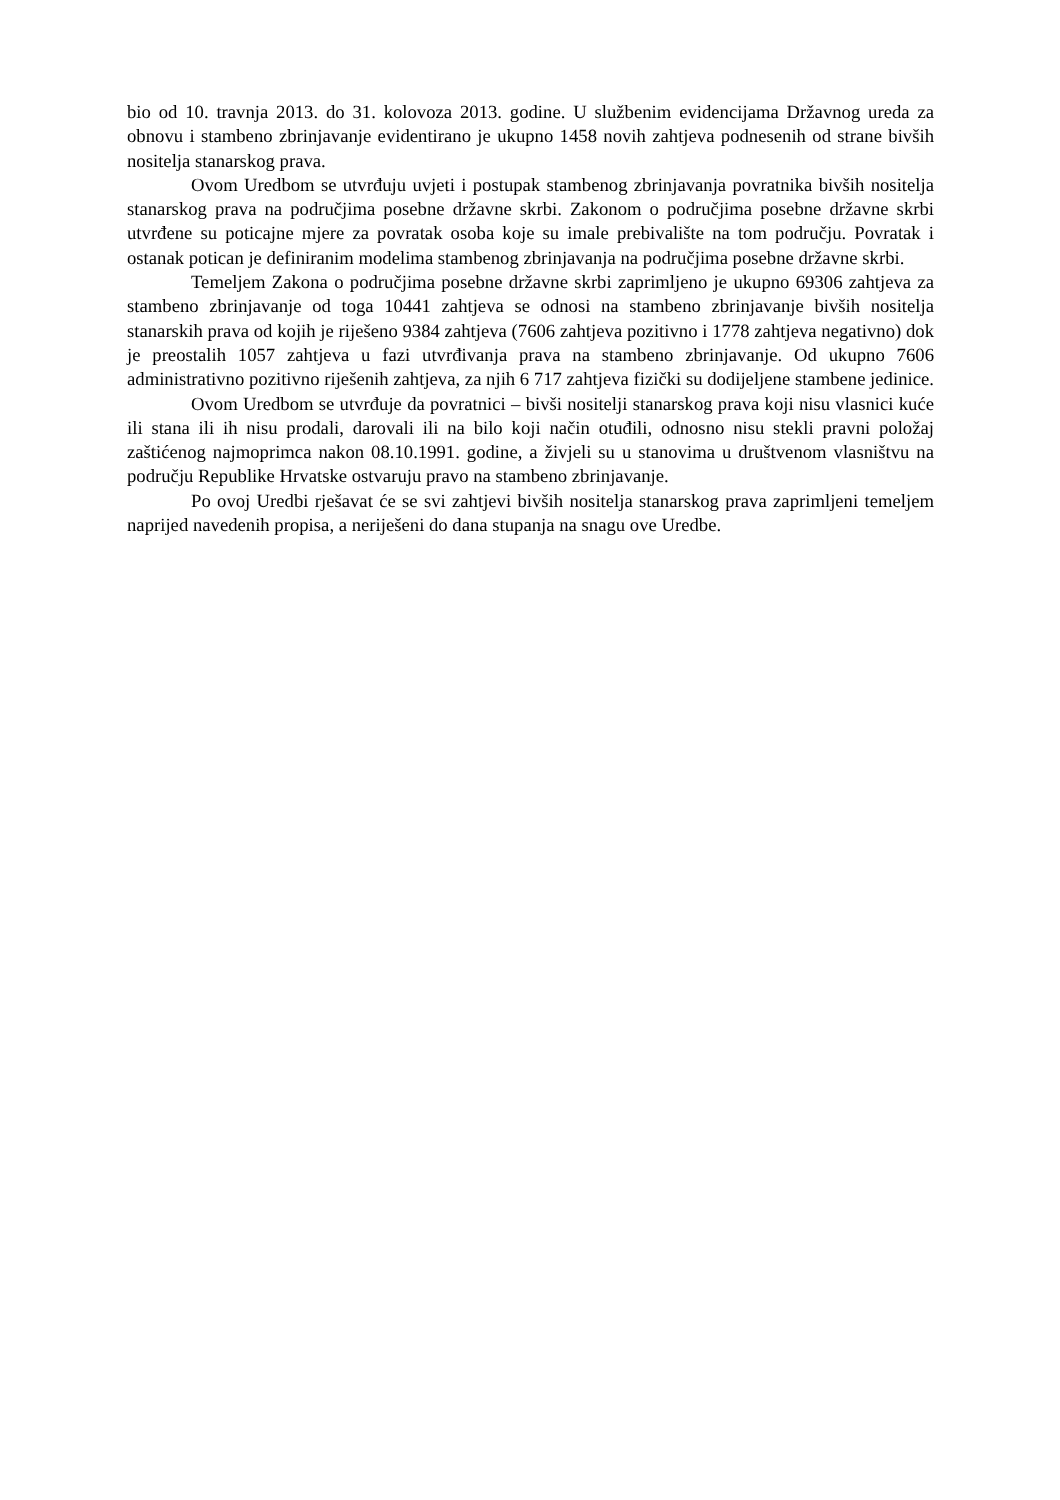bio od 10. travnja 2013. do 31. kolovoza 2013. godine. U službenim evidencijama Državnog ureda za obnovu i stambeno zbrinjavanje evidentirano je ukupno 1458 novih zahtjeva podnesenih od strane bivših nositelja stanarskog prava.
Ovom Uredbom se utvrđuju uvjeti i postupak stambenog zbrinjavanja povratnika bivših nositelja stanarskog prava na područjima posebne državne skrbi. Zakonom o područjima posebne državne skrbi utvrđene su poticajne mjere za povratak osoba koje su imale prebivalište na tom području. Povratak i ostanak potican je definiranim modelima stambenog zbrinjavanja na područjima posebne državne skrbi.
Temeljem Zakona o područjima posebne državne skrbi zaprimljeno je ukupno 69306 zahtjeva za stambeno zbrinjavanje od toga 10441 zahtjeva se odnosi na stambeno zbrinjavanje bivših nositelja stanarskih prava od kojih je riješeno 9384 zahtjeva (7606 zahtjeva pozitivno i 1778 zahtjeva negativno) dok je preostalih 1057 zahtjeva u fazi utvrđivanja prava na stambeno zbrinjavanje. Od ukupno 7606 administrativno pozitivno riješenih zahtjeva, za njih 6 717 zahtjeva fizički su dodijeljene stambene jedinice.
Ovom Uredbom se utvrđuje da povratnici – bivši nositelji stanarskog prava koji nisu vlasnici kuće ili stana ili ih nisu prodali, darovali ili na bilo koji način otuđili, odnosno nisu stekli pravni položaj zaštićenog najmoprimca nakon 08.10.1991. godine, a živjeli su u stanovima u društvenom vlasništvu na području Republike Hrvatske ostvaruju pravo na stambeno zbrinjavanje.
Po ovoj Uredbi rješavat će se svi zahtjevi bivših nositelja stanarskog prava zaprimljeni temeljem naprijed navedenih propisa, a neriješeni do dana stupanja na snagu ove Uredbe.